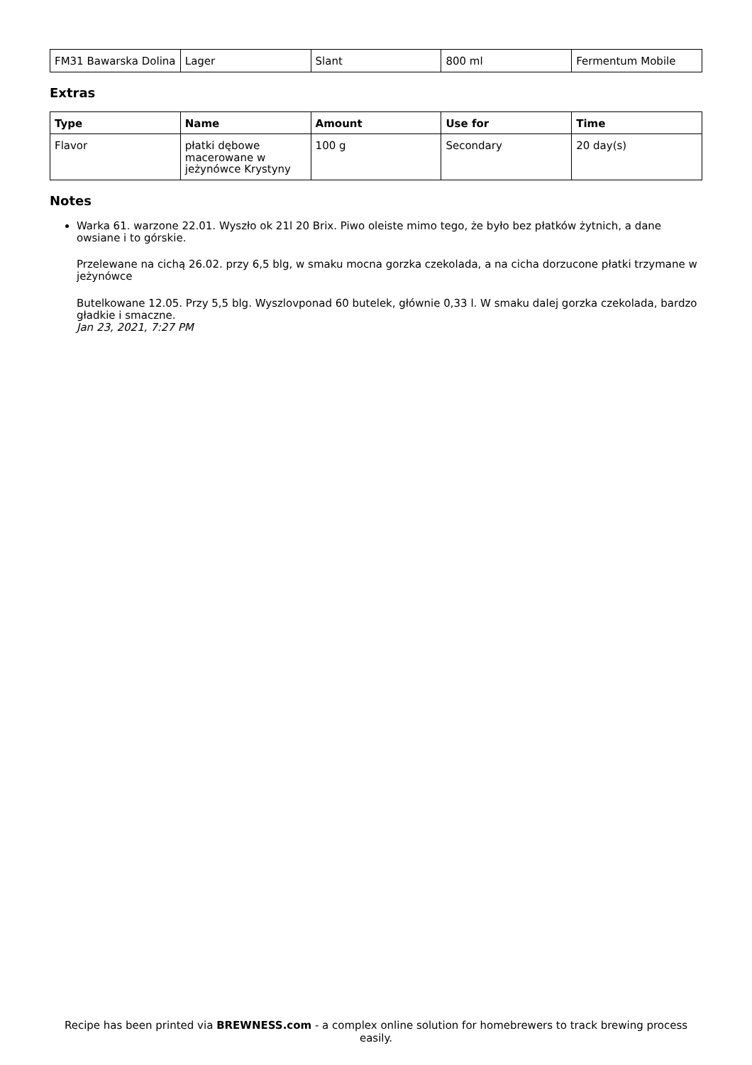| FM31 Bawarska Dolina | Lager | Slant | 800 ml | Fermentum Mobile |
Extras
| Type | Name | Amount | Use for | Time |
| --- | --- | --- | --- | --- |
| Flavor | płatki dębowe macerowane w jeżynówce Krystyny | 100 g | Secondary | 20 day(s) |
Notes
Warka 61. warzone 22.01. Wyszło ok 21l 20 Brix. Piwo oleiste mimo tego, że było bez płatków żytnich, a dane owsiane i to górskie.
Przelewane na cichą 26.02. przy 6,5 blg, w smaku mocna gorzka czekolada, a na cicha dorzucone płatki trzymane w jeżynówce
Butelkowane 12.05. Przy 5,5 blg. Wyszlovponad 60 butelek, głównie 0,33 l. W smaku dalej gorzka czekolada, bardzo gładkie i smaczne.
Jan 23, 2021, 7:27 PM
Recipe has been printed via BREWNESS.com - a complex online solution for homebrewers to track brewing process easily.